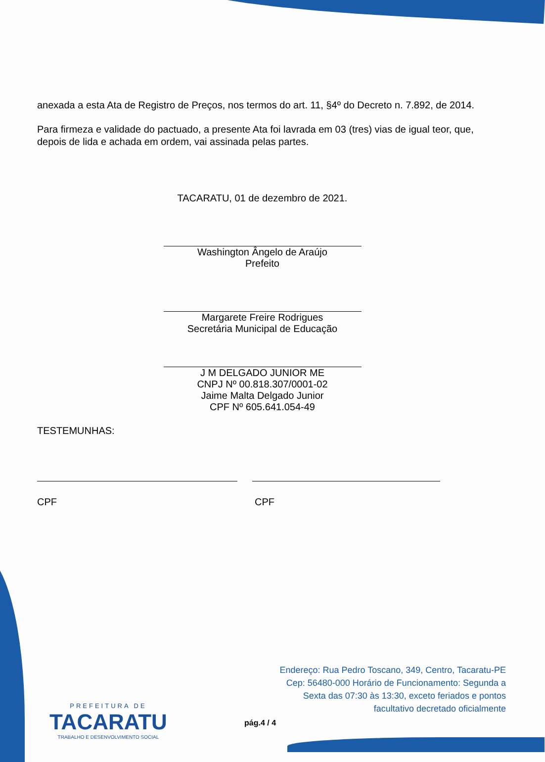anexada a esta Ata de Registro de Preços, nos termos do art. 11, §4º do Decreto n. 7.892, de 2014.
Para firmeza e validade do pactuado, a presente Ata foi lavrada em 03 (tres) vias de igual teor, que, depois de lida e achada em ordem, vai assinada pelas partes.
TACARATU, 01 de dezembro de 2021.
Washington Ângelo de Araújo
Prefeito
Margarete Freire Rodrigues
Secretária Municipal de Educação
J M DELGADO JUNIOR ME
CNPJ Nº 00.818.307/0001-02
Jaime Malta Delgado Junior
CPF Nº 605.641.054-49
TESTEMUNHAS:
CPF CPF
PREFEITURA DE
TACARATU
TRABALHO E DESENVOLVIMENTO SOCIAL
Endereço: Rua Pedro Toscano, 349, Centro, Tacaratu-PE
Cep: 56480-000 Horário de Funcionamento: Segunda a
Sexta das 07:30 às 13:30, exceto feriados e pontos
facultativo decretado oficialmente
pág.4 / 4